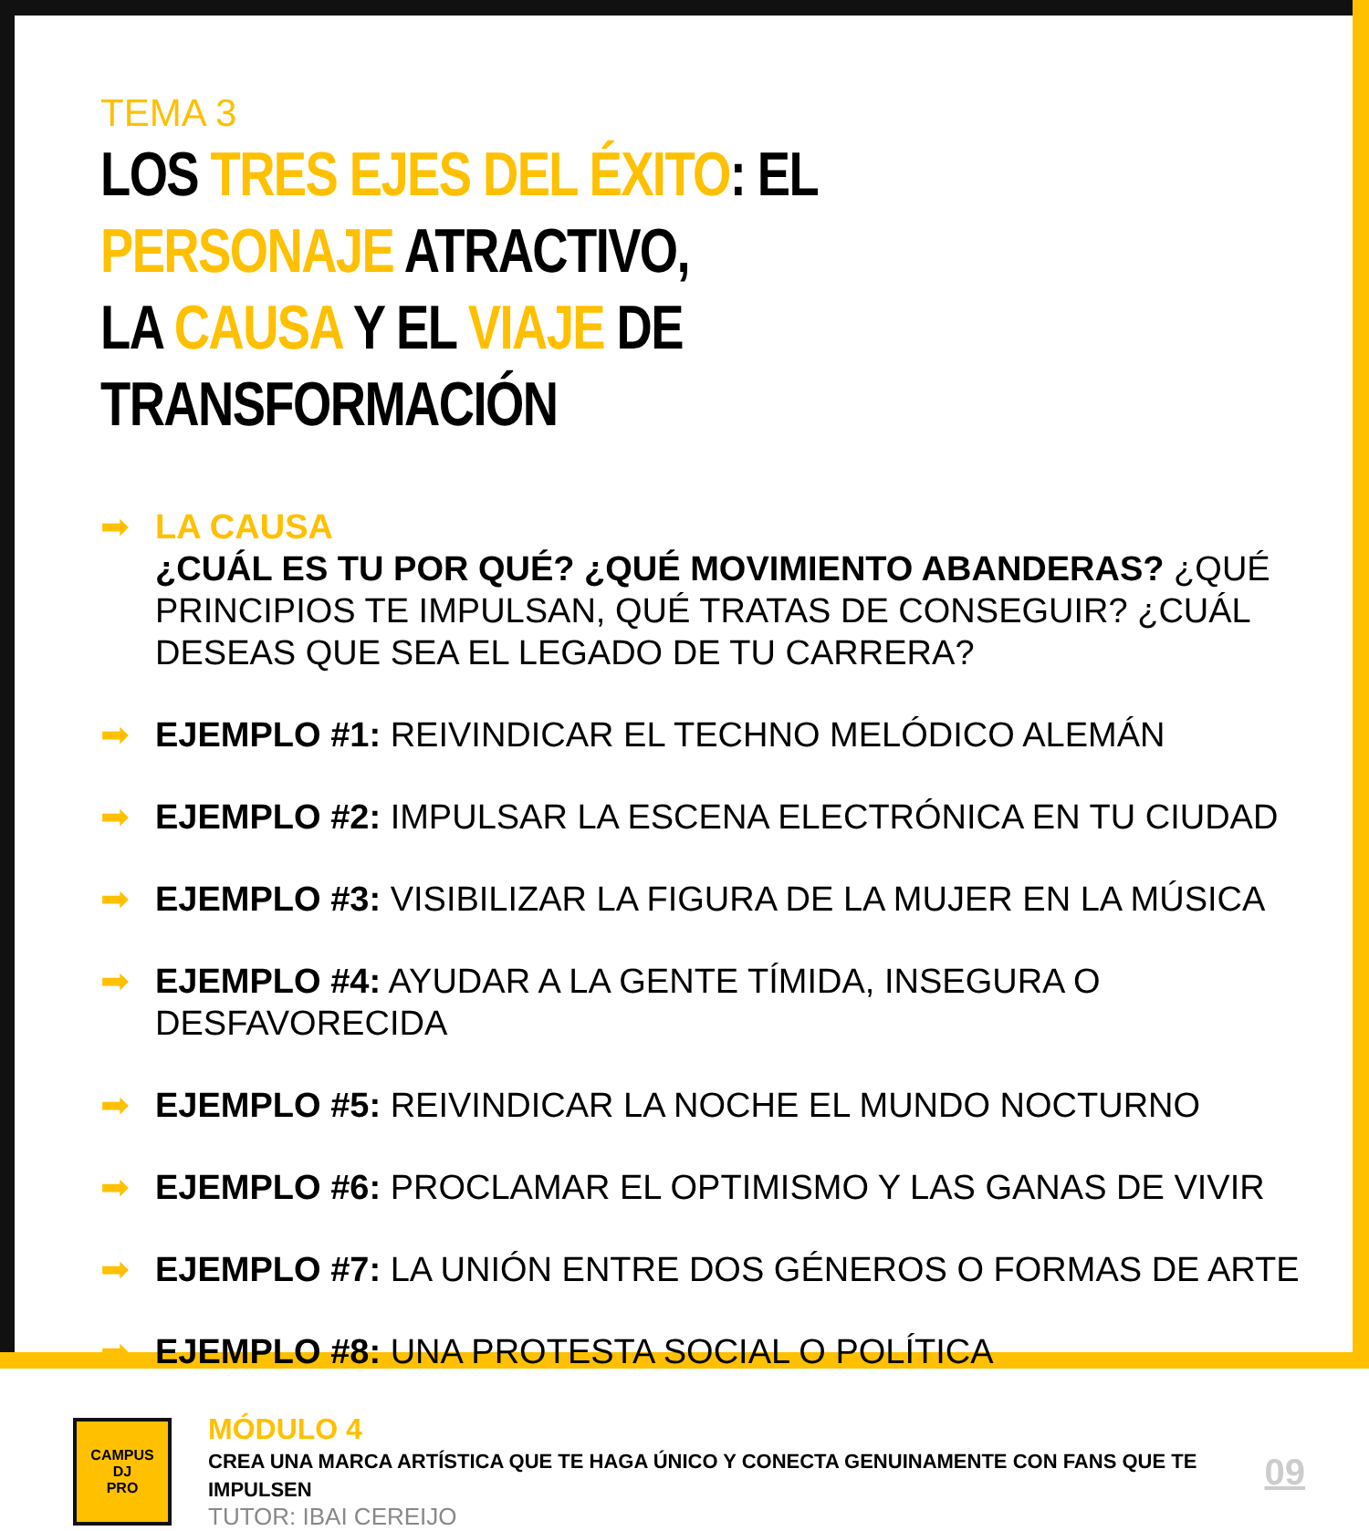TEMA 3
LOS TRES EJES DEL ÉXITO: EL PERSONAJE ATRACTIVO,
LA CAUSA Y EL VIAJE DE TRANSFORMACIÓN
➡ LA CAUSA
¿CUÁL ES TU POR QUÉ? ¿QUÉ MOVIMIENTO ABANDERAS? ¿QUÉ PRINCIPIOS TE IMPULSAN, QUÉ TRATAS DE CONSEGUIR? ¿CUÁL DESEAS QUE SEA EL LEGADO DE TU CARRERA?
➡ EJEMPLO #1: REIVINDICAR EL TECHNO MELÓDICO ALEMÁN
➡ EJEMPLO #2: IMPULSAR LA ESCENA ELECTRÓNICA EN TU CIUDAD
➡ EJEMPLO #3: VISIBILIZAR LA FIGURA DE LA MUJER EN LA MÚSICA
➡ EJEMPLO #4: AYUDAR A LA GENTE TÍMIDA, INSEGURA O DESFAVORECIDA
➡ EJEMPLO #5: REIVINDICAR LA NOCHE EL MUNDO NOCTURNO
➡ EJEMPLO #6: PROCLAMAR EL OPTIMISMO Y LAS GANAS DE VIVIR
➡ EJEMPLO #7: LA UNIÓN ENTRE DOS GÉNEROS O FORMAS DE ARTE
➡ EJEMPLO #8: UNA PROTESTA SOCIAL O POLÍTICA
CAMPUS
DJ
PRO
MÓDULO 4
CREA UNA MARCA ARTÍSTICA QUE TE HAGA ÚNICO Y CONECTA GENUINAMENTE CON FANS QUE TE IMPULSEN
TUTOR: IBAI CEREIJO
09